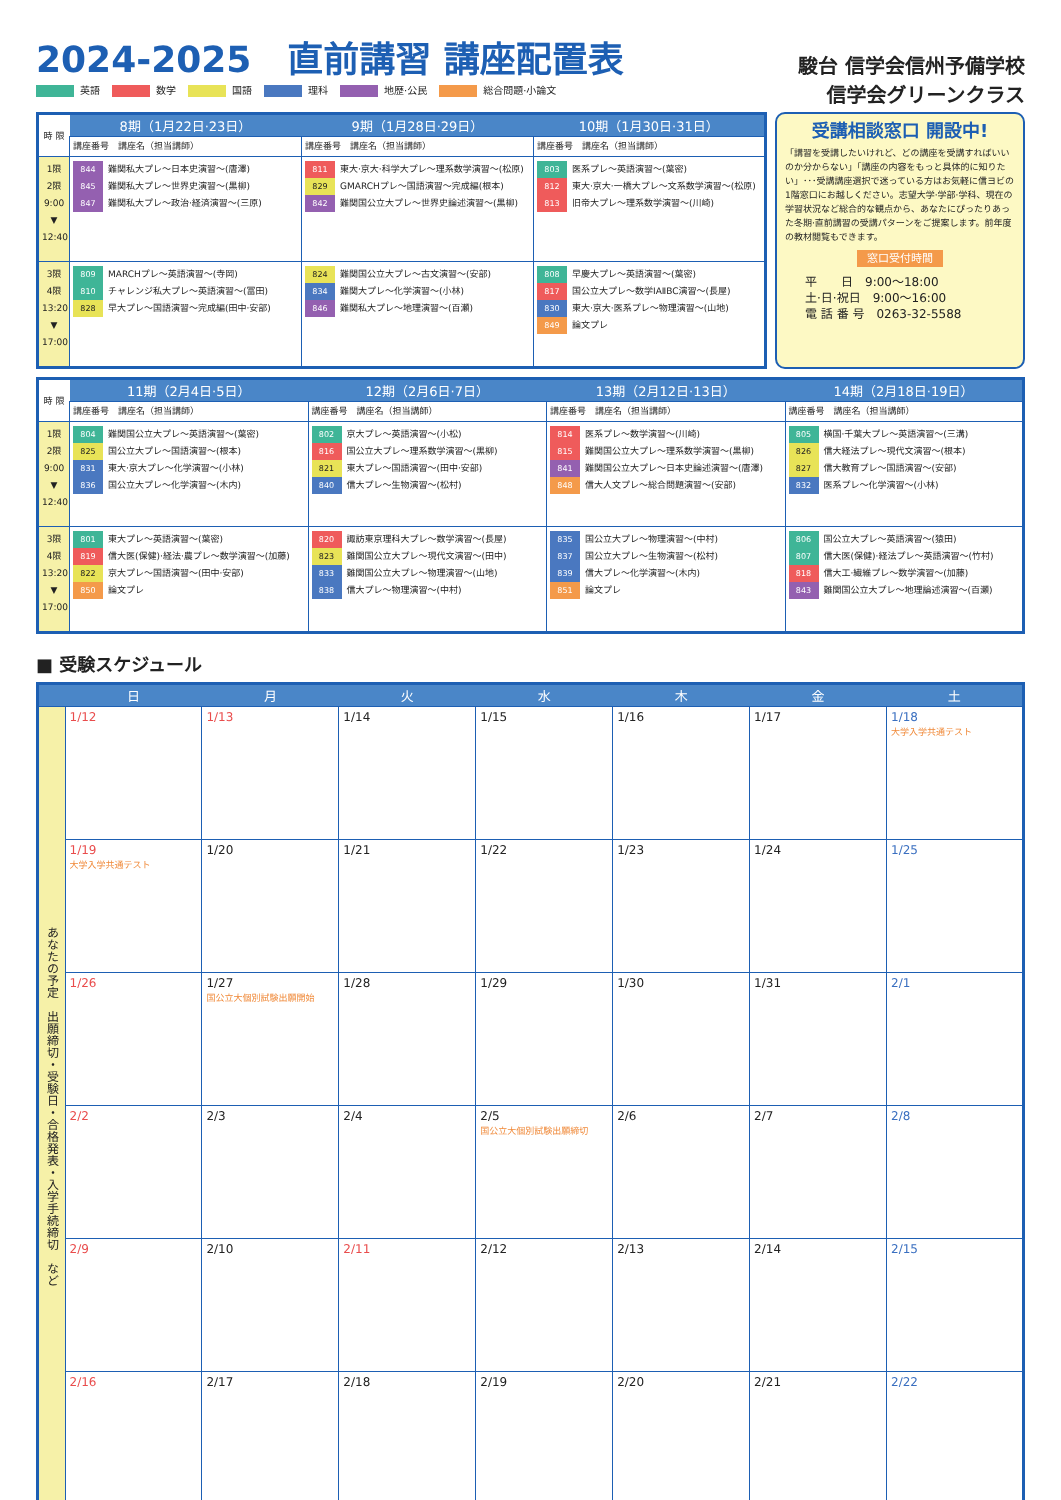2024-2025　直前講習 講座配置表
英語 数学 国語 理科 地歴·公民 総合問題·小論文
駿台 信学会信州予備学校
信学会グリーンクラス
| 時 限 | 8期（1月22日·23日） | 9期（1月28日·29日） | 10期（1月30日·31日） |
| --- | --- | --- | --- |
| | 講座番号 講座名（担当講師） | 講座番号 講座名（担当講師） | 講座番号 講座名（担当講師） |
| 1限 2限 9:00 ▼ 12:40 | 844 難関私大プレ～日本史演習～(唐澤) 845 難関私大プレ～世界史演習～(黒柳) 847 難関私大プレ～政治·経済演習～(三原) | 811 東大·京大·科学大プレ～理系数学演習～(松原) 829 GMARCHプレ～国語演習～完成編(根本) 842 難関国公立大プレ～世界史論述演習～(黒柳) | 803 医系プレ～英語演習～(葉密) 812 東大·京大·一橋大プレ～文系数学演習～(松原) 813 旧帝大プレ～理系数学演習～(川崎) |
| 3限 4限 13:20 ▼ 17:00 | 809 MARCHプレ～英語演習～(寺岡) 810 チャレンジ私大プレ～英語演習～(冨田) 828 早大プレ～国語演習～完成編(田中·安部) | 824 難関国公立大プレ～古文演習～(安部) 834 難関大プレ～化学演習～(小林) 846 難関私大プレ～地理演習～(百瀬) | 808 早慶大プレ～英語演習～(葉密) 817 国公立大プレ～数学ⅠAⅡBC演習～(長屋) 830 東大·京大·医系プレ～物理演習～(山地) 849 論文プレ |
受講相談窓口 開設中!
「講習を受講したいけれど、どの講座を受講すればいいのか分からない」「講座の内容をもっと具体的に知りたい」･･･受講講座選択で迷っている方はお気軽に信ヨビの1階窓口にお越しください。志望大学·学部·学科、現在の学習状況など総合的な観点から、あなたにぴったりあった冬期·直前講習の受講パターンをご提案します。前年度の教材閲覧もできます。
窓口受付時間
平　　日　9:00～18:00
土·日·祝日　9:00～16:00
電 話 番 号　0263-32-5588
| 時 限 | 11期（2月4日·5日） | 12期（2月6日·7日） | 13期（2月12日·13日） | 14期（2月18日·19日） |
| --- | --- | --- | --- | --- |
| | 講座番号 講座名（担当講師） | 講座番号 講座名（担当講師） | 講座番号 講座名（担当講師） | 講座番号 講座名（担当講師） |
| 1限 2限 9:00 ▼ 12:40 | 804 難関国公立大プレ～英語演習～(葉密) 825 国公立大プレ～国語演習～(根本) 831 東大·京大プレ～化学演習～(小林) 836 国公立大プレ～化学演習～(木内) | 802 京大プレ～英語演習～(小松) 816 国公立大プレ～理系数学演習～(黒柳) 821 東大プレ～国語演習～(田中·安部) 840 信大プレ～生物演習～(松村) | 814 医系プレ～数学演習～(川崎) 815 難関国公立大プレ～理系数学演習～(黒柳) 841 難関国公立大プレ～日本史論述演習～(唐澤) 848 信大人文プレ～総合問題演習～(安部) | 805 横国·千葉大プレ～英語演習～(三溝) 826 信大経法プレ～現代文演習～(根本) 827 信大教育プレ～国語演習～(安部) 832 医系プレ～化学演習～(小林) |
| 3限 4限 13:20 ▼ 17:00 | 801 東大プレ～英語演習～(葉密) 819 信大医(保健)·経法·農プレ～数学演習～(加藤) 822 京大プレ～国語演習～(田中·安部) 850 論文プレ | 820 諏訪東京理科大プレ～数学演習～(長屋) 823 難関国公立大プレ～現代文演習～(田中) 833 難関国公立大プレ～物理演習～(山地) 838 信大プレ～物理演習～(中村) | 835 国公立大プレ～物理演習～(中村) 837 国公立大プレ～生物演習～(松村) 839 信大プレ～化学演習～(木内) 851 論文プレ | 806 国公立大プレ～英語演習～(猿田) 807 信大医(保健)·経法プレ～英語演習～(竹村) 818 信大工·繊維プレ～数学演習～(加藤) 843 難関国公立大プレ～地理論述演習～(百瀬) |
■ 受験スケジュール
| | 日 | 月 | 火 | 水 | 木 | 金 | 土 |
| --- | --- | --- | --- | --- | --- | --- | --- |
| あなたの予定 出願締切・受験日・合格発表・入学手続締切 など | 1/12 | 1/13 | 1/14 | 1/15 | 1/16 | 1/17 | 1/18 大学入学共通テスト |
| | 1/19 大学入学共通テスト | 1/20 | 1/21 | 1/22 | 1/23 | 1/24 | 1/25 |
| | 1/26 | 1/27 国公立大個別試験出願開始 | 1/28 | 1/29 | 1/30 | 1/31 | 2/1 |
| | 2/2 | 2/3 | 2/4 | 2/5 国公立大個別試験出願締切 | 2/6 | 2/7 | 2/8 |
| | 2/9 | 2/10 | 2/11 | 2/12 | 2/13 | 2/14 | 2/15 |
| | 2/16 | 2/17 | 2/18 | 2/19 | 2/20 | 2/21 | 2/22 |